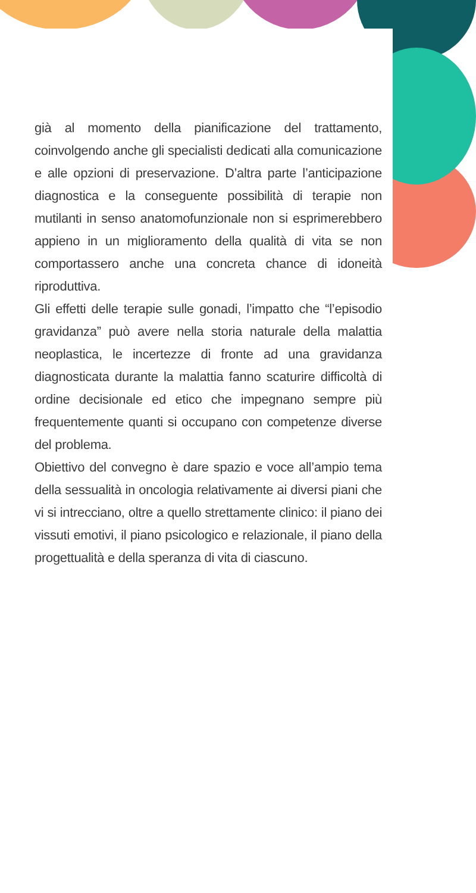già al momento della pianificazione del trattamento, coinvolgendo anche gli specialisti dedicati alla comunicazione e alle opzioni di preservazione. D’altra parte l’anticipazione diagnostica e la conseguente possibilità di terapie non mutilanti in senso anatomofunzionale non si esprimerebbero appieno in un miglioramento della qualità di vita se non comportassero anche una concreta chance di idoneità riproduttiva.
Gli effetti delle terapie sulle gonadi, l’impatto che “l’episodio gravidanza” può avere nella storia naturale della malattia neoplastica, le incertezze di fronte ad una gravidanza diagnosticata durante la malattia fanno scaturire difficoltà di ordine decisionale ed etico che impegnano sempre più frequentemente quanti si occupano con competenze diverse del problema.
Obiettivo del convegno è dare spazio e voce all’ampio tema della sessualità in oncologia relativamente ai diversi piani che vi si intrecciano, oltre a quello strettamente clinico: il piano dei vissuti emotivi, il piano psicologico e relazionale, il piano della progettualità e della speranza di vita di ciascuno.